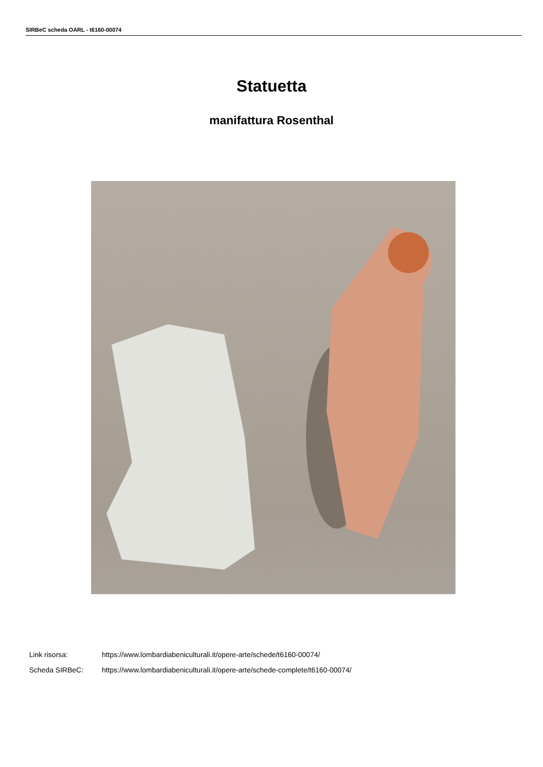SIRBeC scheda OARL - t6160-00074
Statuetta
manifattura Rosenthal
Link risorsa: https://www.lombardiabeniculturali.it/opere-arte/schede/t6160-00074/
Scheda SIRBeC: https://www.lombardiabeniculturali.it/opere-arte/schede-complete/t6160-00074/